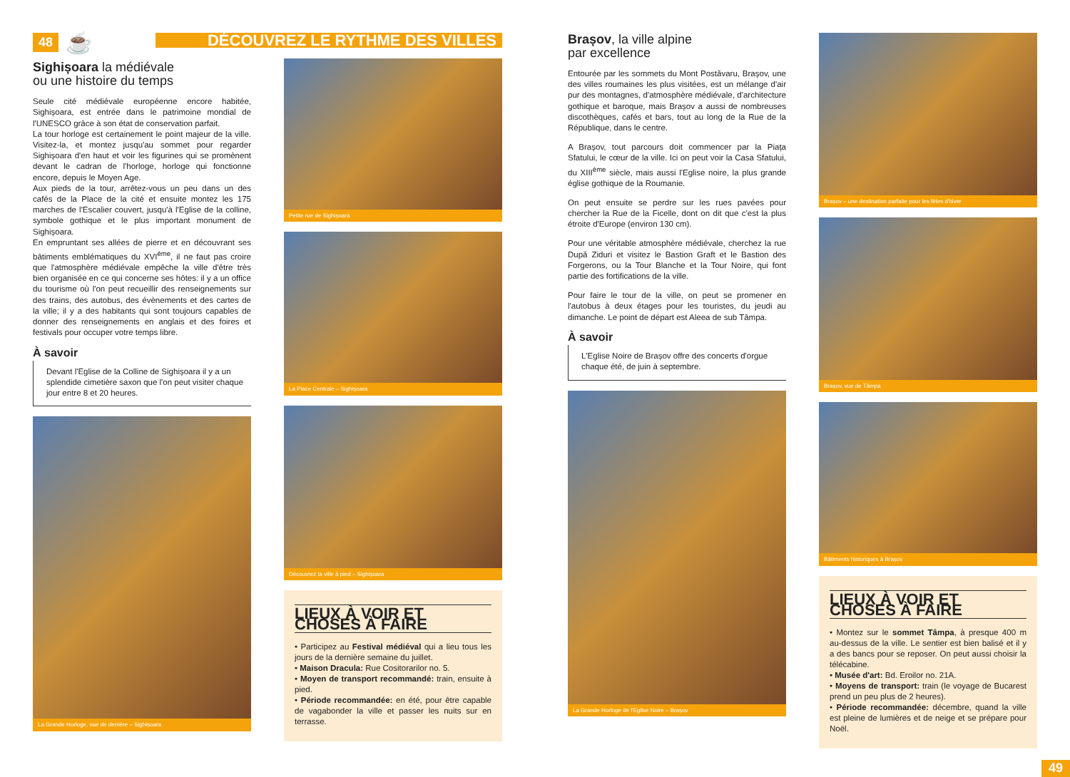48 ☕
Sighișoara la médiévale
ou une histoire du temps
Seule cité médiévale européenne encore habitée, Sighișoara, est entrée dans le patrimoine mondial de l'UNESCO grâce à son état de conservation parfait.
La tour horloge est certainement le point majeur de la ville. Visitez-la, et montez jusqu'au sommet pour regarder Sighișoara d'en haut et voir les figurines qui se promènent devant le cadran de l'horloge, horloge qui fonctionne encore, depuis le Moyen Age.
Aux pieds de la tour, arrêtez-vous un peu dans un des cafés de la Place de la cité et ensuite montez les 175 marches de l'Escalier couvert, jusqu'à l'Eglise de la colline, symbole gothique et le plus important monument de Sighișoara.
En empruntant ses allées de pierre et en découvrant ses bâtiments emblématiques du XVI<sup>ème</sup>, il ne faut pas croire que l'atmosphère médiévale empêche la ville d'être très bien organisée en ce qui concerne ses hôtes: il y a un office du tourisme où l'on peut recueillir des renseignements sur des trains, des autobus, des évènements et des cartes de la ville; il y a des habitants qui sont toujours capables de donner des renseignements en anglais et des foires et festivals pour occuper votre temps libre.
À savoir
Devant l'Eglise de la Colline de Sighișoara il y a un splendide cimetière saxon que l'on peut visiter chaque jour entre 8 et 20 heures.
La Grande Horloge, vue de derrière – Sighișoara
DÉCOUVREZ LE RYTHME DES VILLES
Petite rue de Sighișoara
La Place Centrale – Sighișoara
Découvrez la ville à pied – Sighișoara
LIEUX À VOIR ET CHOSES À FAIRE
• Participez au Festival médiéval qui a lieu tous les jours de la dernière semaine du juillet.
• Maison Dracula: Rue Cositorarilor no. 5.
• Moyen de transport recommandé: train, ensuite à pied.
• Période recommandée: en été, pour être capable de vagabonder la ville et passer les nuits sur en terrasse.
Brașov, la ville alpine
par excellence
Entourée par les sommets du Mont Postăvaru, Brașov, une des villes roumaines les plus visitées, est un mélange d'air pur des montagnes, d'atmosphère médiévale, d'architecture gothique et baroque, mais Brașov a aussi de nombreuses discothèques, cafés et bars, tout au long de la Rue de la République, dans le centre.
A Brașov, tout parcours doit commencer par la Piața Sfatului, le cœur de la ville. Ici on peut voir la Casa Sfatului, du XIII<sup>ème</sup> siècle, mais aussi l'Eglise noire, la plus grande église gothique de la Roumanie.
On peut ensuite se perdre sur les rues pavées pour chercher la Rue de la Ficelle, dont on dit que c'est la plus étroite d'Europe (environ 130 cm).
Pour une véritable atmosphère médiévale, cherchez la rue După Ziduri et visitez le Bastion Graft et le Bastion des Forgerons, ou la Tour Blanche et la Tour Noire, qui font partie des fortifications de la ville.
Pour faire le tour de la ville, on peut se promener en l'autobus à deux étages pour les touristes, du jeudi au dimanche. Le point de départ est Aleea de sub Tâmpa.
À savoir
L'Eglise Noire de Brașov offre des concerts d'orgue chaque été, de juin à septembre.
La Grande Horloge de l'Eglise Noire – Brașov
Brașov – une destination parfaite pour les fêtes d'hiver
Brașov, vue de Tâmpa
Bâtiments historiques à Brașov
LIEUX À VOIR ET CHOSES À FAIRE
• Montez sur le sommet Tâmpa, à presque 400 m au-dessus de la ville. Le sentier est bien balisé et il y a des bancs pour se reposer. On peut aussi choisir la télécabine.
• Musée d'art: Bd. Eroilor no. 21A.
• Moyens de transport: train (le voyage de Bucarest prend un peu plus de 2 heures).
• Période recommandée: décembre, quand la ville est pleine de lumières et de neige et se prépare pour Noël.
49